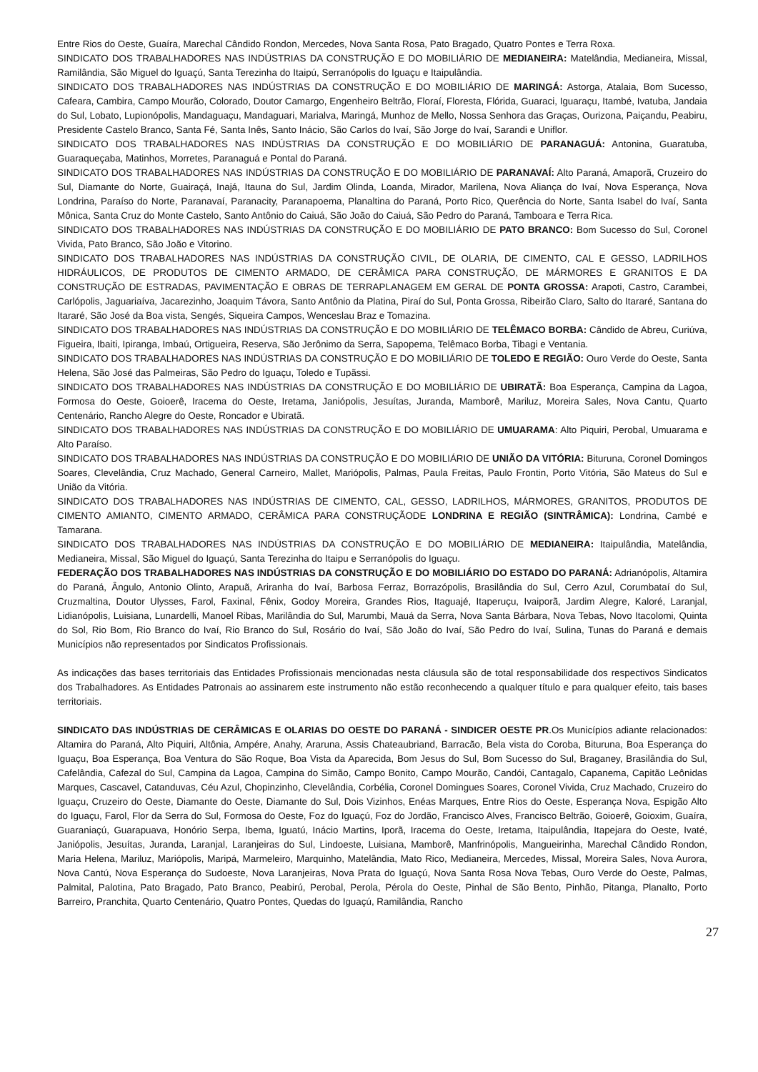Entre Rios do Oeste, Guaíra, Marechal Cândido Rondon, Mercedes, Nova Santa Rosa, Pato Bragado, Quatro Pontes e Terra Roxa.
SINDICATO DOS TRABALHADORES NAS INDÚSTRIAS DA CONSTRUÇÃO E DO MOBILIÁRIO DE MEDIANEIRA: Matelândia, Medianeira, Missal, Ramilândia, São Miguel do Iguaçú, Santa Terezinha do Itaipú, Serranópolis do Iguaçu e Itaipulândia.
SINDICATO DOS TRABALHADORES NAS INDÚSTRIAS DA CONSTRUÇÃO E DO MOBILIÁRIO DE MARINGÁ: Astorga, Atalaia, Bom Sucesso, Cafeara, Cambira, Campo Mourão, Colorado, Doutor Camargo, Engenheiro Beltrão, Floraí, Floresta, Flórida, Guaraci, Iguaraçu, Itambé, Ivatuba, Jandaia do Sul, Lobato, Lupionópolis, Mandaguaçu, Mandaguari, Marialva, Maringá, Munhoz de Mello, Nossa Senhora das Graças, Ourizona, Paiçandu, Peabiru, Presidente Castelo Branco, Santa Fé, Santa Inês, Santo Inácio, São Carlos do Ivaí, São Jorge do Ivaí, Sarandi e Uniflor.
SINDICATO DOS TRABALHADORES NAS INDÚSTRIAS DA CONSTRUÇÃO E DO MOBILIÁRIO DE PARANAGUÁ: Antonina, Guaratuba, Guaraqueçaba, Matinhos, Morretes, Paranaguá e Pontal do Paraná.
SINDICATO DOS TRABALHADORES NAS INDÚSTRIAS DA CONSTRUÇÃO E DO MOBILIÁRIO DE PARANAVAÍ: Alto Paraná, Amaporã, Cruzeiro do Sul, Diamante do Norte, Guairaçá, Inajá, Itauna do Sul, Jardim Olinda, Loanda, Mirador, Marilena, Nova Aliança do Ivaí, Nova Esperança, Nova Londrina, Paraíso do Norte, Paranavaí, Paranacity, Paranapoema, Planaltina do Paraná, Porto Rico, Querência do Norte, Santa Isabel do Ivaí, Santa Mônica, Santa Cruz do Monte Castelo, Santo Antônio do Caiuá, São João do Caiuá, São Pedro do Paraná, Tamboara e Terra Rica.
SINDICATO DOS TRABALHADORES NAS INDÚSTRIAS DA CONSTRUÇÃO E DO MOBILIÁRIO DE PATO BRANCO: Bom Sucesso do Sul, Coronel Vivida, Pato Branco, São João e Vitorino.
SINDICATO DOS TRABALHADORES NAS INDÚSTRIAS DA CONSTRUÇÃO CIVIL, DE OLARIA, DE CIMENTO, CAL E GESSO, LADRILHOS HIDRÁULICOS, DE PRODUTOS DE CIMENTO ARMADO, DE CERÂMICA PARA CONSTRUÇÃO, DE MÁRMORES E GRANITOS E DA CONSTRUÇÃO DE ESTRADAS, PAVIMENTAÇÃO E OBRAS DE TERRAPLANAGEM EM GERAL DE PONTA GROSSA: Arapoti, Castro, Carambei, Carlópolis, Jaguariaíva, Jacarezinho, Joaquim Távora, Santo Antônio da Platina, Piraí do Sul, Ponta Grossa, Ribeirão Claro, Salto do Itararé, Santana do Itararé, São José da Boa vista, Sengés, Siqueira Campos, Wenceslau Braz e Tomazina.
SINDICATO DOS TRABALHADORES NAS INDÚSTRIAS DA CONSTRUÇÃO E DO MOBILIÁRIO DE TELÊMACO BORBA: Cândido de Abreu, Curiúva, Figueira, Ibaiti, Ipiranga, Imbaú, Ortigueira, Reserva, São Jerônimo da Serra, Sapopema, Telêmaco Borba, Tibagi e Ventania.
SINDICATO DOS TRABALHADORES NAS INDÚSTRIAS DA CONSTRUÇÃO E DO MOBILIÁRIO DE TOLEDO E REGIÃO: Ouro Verde do Oeste, Santa Helena, São José das Palmeiras, São Pedro do Iguaçu, Toledo e Tupãssi.
SINDICATO DOS TRABALHADORES NAS INDÚSTRIAS DA CONSTRUÇÃO E DO MOBILIÁRIO DE UBIRATÃ: Boa Esperança, Campina da Lagoa, Formosa do Oeste, Goioerê, Iracema do Oeste, Iretama, Janiópolis, Jesuítas, Juranda, Mamborê, Mariluz, Moreira Sales, Nova Cantu, Quarto Centenário, Rancho Alegre do Oeste, Roncador e Ubiratã.
SINDICATO DOS TRABALHADORES NAS INDÚSTRIAS DA CONSTRUÇÃO E DO MOBILIÁRIO DE UMUARAMA: Alto Piquiri, Perobal, Umuarama e Alto Paraíso.
SINDICATO DOS TRABALHADORES NAS INDÚSTRIAS DA CONSTRUÇÃO E DO MOBILIÁRIO DE UNIÃO DA VITÓRIA: Bituruna, Coronel Domingos Soares, Clevelândia, Cruz Machado, General Carneiro, Mallet, Mariópolis, Palmas, Paula Freitas, Paulo Frontin, Porto Vitória, São Mateus do Sul e União da Vitória.
SINDICATO DOS TRABALHADORES NAS INDÚSTRIAS DE CIMENTO, CAL, GESSO, LADRILHOS, MÁRMORES, GRANITOS, PRODUTOS DE CIMENTO AMIANTO, CIMENTO ARMADO, CERÂMICA PARA CONSTRUÇÃODE LONDRINA E REGIÃO (SINTRÂMICA): Londrina, Cambé e Tamarana.
SINDICATO DOS TRABALHADORES NAS INDÚSTRIAS DA CONSTRUÇÃO E DO MOBILIÁRIO DE MEDIANEIRA: Itaipulândia, Matelândia, Medianeira, Missal, São Miguel do Iguaçú, Santa Terezinha do Itaipu e Serranópolis do Iguaçu.
FEDERAÇÃO DOS TRABALHADORES NAS INDÚSTRIAS DA CONSTRUÇÃO E DO MOBILIÁRIO DO ESTADO DO PARANÁ: Adrianópolis, Altamira do Paraná, Ângulo, Antonio Olinto, Arapuã, Ariranha do Ivaí, Barbosa Ferraz, Borrazópolis, Brasilândia do Sul, Cerro Azul, Corumbataí do Sul, Cruzmaltina, Doutor Ulysses, Farol, Faxinal, Fênix, Godoy Moreira, Grandes Rios, Itaguajé, Itaperuçu, Ivaiporã, Jardim Alegre, Kaloré, Laranjal, Lidianópolis, Luisiana, Lunardelli, Manoel Ribas, Marilândia do Sul, Marumbi, Mauá da Serra, Nova Santa Bárbara, Nova Tebas, Novo Itacolomi, Quinta do Sol, Rio Bom, Rio Branco do Ivaí, Rio Branco do Sul, Rosário do Ivaí, São João do Ivaí, São Pedro do Ivaí, Sulina, Tunas do Paraná e demais Municípios não representados por Sindicatos Profissionais.
As indicações das bases territoriais das Entidades Profissionais mencionadas nesta cláusula são de total responsabilidade dos respectivos Sindicatos dos Trabalhadores. As Entidades Patronais ao assinarem este instrumento não estão reconhecendo a qualquer título e para qualquer efeito, tais bases territoriais.
SINDICATO DAS INDÚSTRIAS DE CERÂMICAS E OLARIAS DO OESTE DO PARANÁ - SINDICER OESTE PR.Os Municípios adiante relacionados: Altamira do Paraná, Alto Piquiri, Altônia, Ampére, Anahy, Araruna, Assis Chateaubriand, Barracão, Bela vista do Coroba, Bituruna, Boa Esperança do Iguaçu, Boa Esperança, Boa Ventura do São Roque, Boa Vista da Aparecida, Bom Jesus do Sul, Bom Sucesso do Sul, Braganey, Brasilândia do Sul, Cafelândia, Cafezal do Sul, Campina da Lagoa, Campina do Simão, Campo Bonito, Campo Mourão, Candói, Cantagalo, Capanema, Capitão Leônidas Marques, Cascavel, Catanduvas, Céu Azul, Chopinzinho, Clevelândia, Corbélia, Coronel Domingues Soares, Coronel Vivida, Cruz Machado, Cruzeiro do Iguaçu, Cruzeiro do Oeste, Diamante do Oeste, Diamante do Sul, Dois Vizinhos, Enéas Marques, Entre Rios do Oeste, Esperança Nova, Espigão Alto do Iguaçu, Farol, Flor da Serra do Sul, Formosa do Oeste, Foz do Iguaçú, Foz do Jordão, Francisco Alves, Francisco Beltrão, Goioerê, Goioxim, Guaíra, Guaraniaçú, Guarapuava, Honório Serpa, Ibema, Iguatú, Inácio Martins, Iporã, Iracema do Oeste, Iretama, Itaipulândia, Itapejara do Oeste, Ivaté, Janiópolis, Jesuítas, Juranda, Laranjal, Laranjeiras do Sul, Lindoeste, Luisiana, Mamborê, Manfrinópolis, Mangueirinha, Marechal Cândido Rondon, Maria Helena, Mariluz, Mariópolis, Maripá, Marmeleiro, Marquinho, Matelândia, Mato Rico, Medianeira, Mercedes, Missal, Moreira Sales, Nova Aurora, Nova Cantú, Nova Esperança do Sudoeste, Nova Laranjeiras, Nova Prata do Iguaçú, Nova Santa Rosa Nova Tebas, Ouro Verde do Oeste, Palmas, Palmital, Palotina, Pato Bragado, Pato Branco, Peabirú, Perobal, Perola, Pérola do Oeste, Pinhal de São Bento, Pinhão, Pitanga, Planalto, Porto Barreiro, Pranchita, Quarto Centenário, Quatro Pontes, Quedas do Iguaçú, Ramilândia, Rancho
27